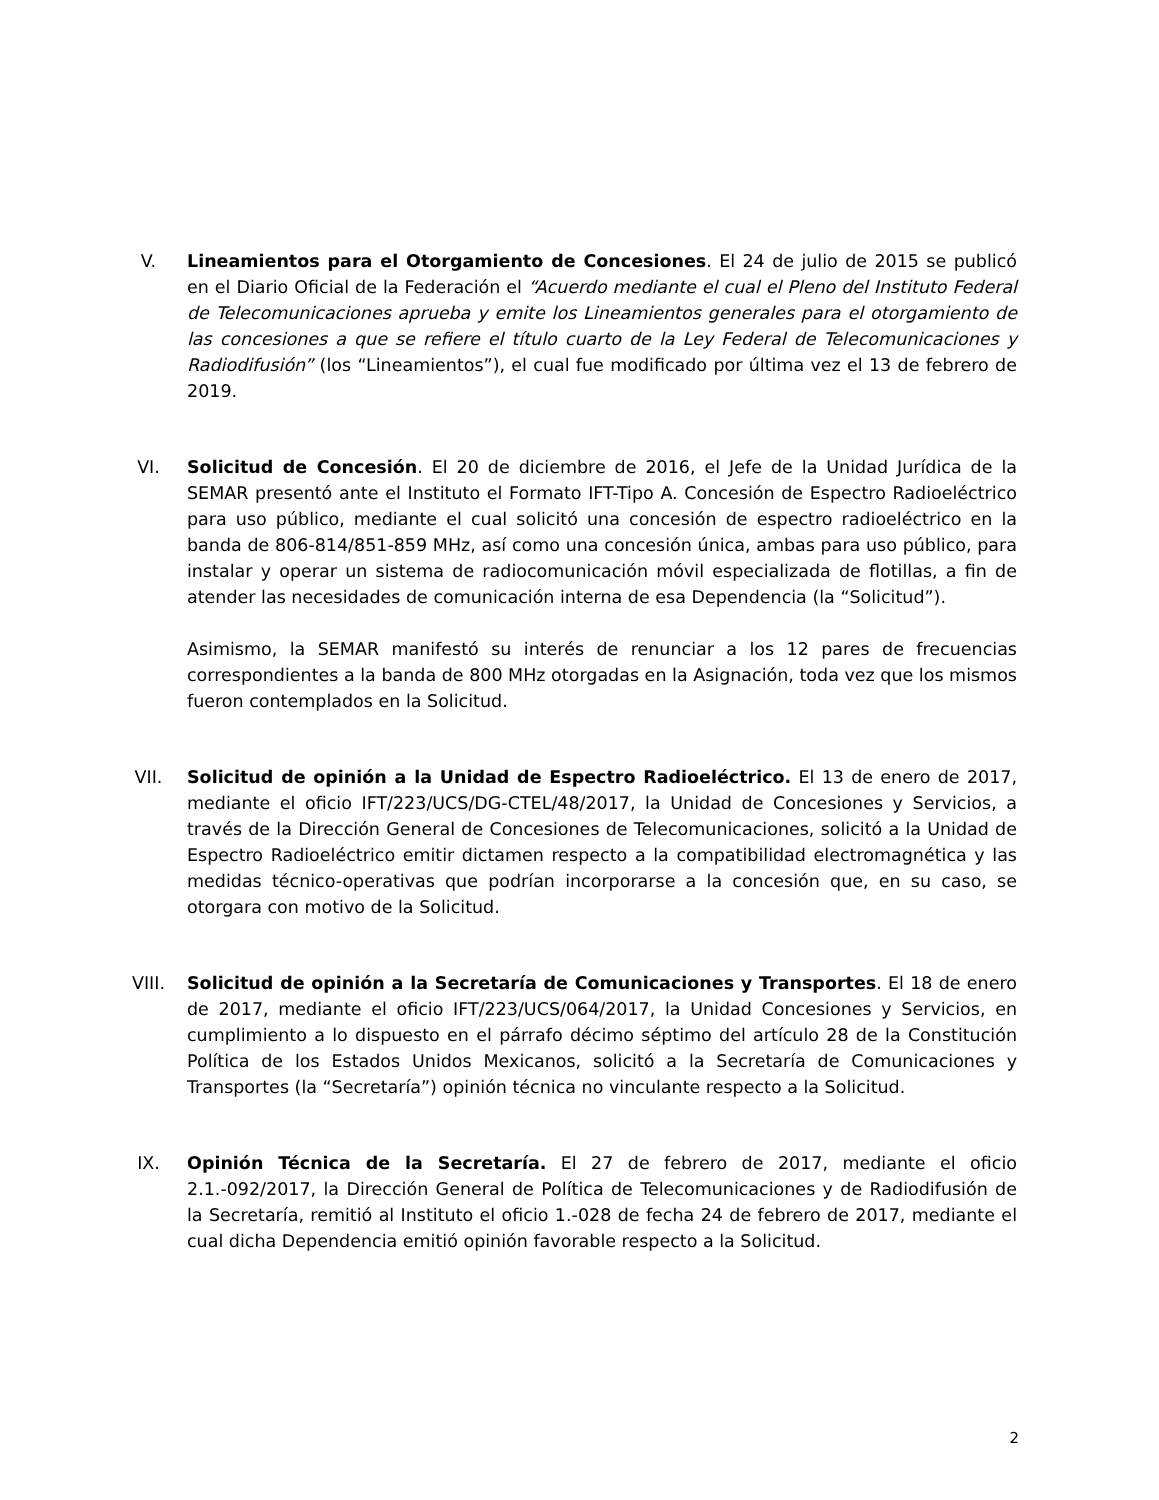V. Lineamientos para el Otorgamiento de Concesiones. El 24 de julio de 2015 se publicó en el Diario Oficial de la Federación el “Acuerdo mediante el cual el Pleno del Instituto Federal de Telecomunicaciones aprueba y emite los Lineamientos generales para el otorgamiento de las concesiones a que se refiere el título cuarto de la Ley Federal de Telecomunicaciones y Radiodifusión” (los “Lineamientos”), el cual fue modificado por última vez el 13 de febrero de 2019.
VI. Solicitud de Concesión. El 20 de diciembre de 2016, el Jefe de la Unidad Jurídica de la SEMAR presentó ante el Instituto el Formato IFT-Tipo A. Concesión de Espectro Radioeléctrico para uso público, mediante el cual solicitó una concesión de espectro radioeléctrico en la banda de 806-814/851-859 MHz, así como una concesión única, ambas para uso público, para instalar y operar un sistema de radiocomunicación móvil especializada de flotillas, a fin de atender las necesidades de comunicación interna de esa Dependencia (la “Solicitud”).
Asimismo, la SEMAR manifestó su interés de renunciar a los 12 pares de frecuencias correspondientes a la banda de 800 MHz otorgadas en la Asignación, toda vez que los mismos fueron contemplados en la Solicitud.
VII. Solicitud de opinión a la Unidad de Espectro Radioeléctrico. El 13 de enero de 2017, mediante el oficio IFT/223/UCS/DG-CTEL/48/2017, la Unidad de Concesiones y Servicios, a través de la Dirección General de Concesiones de Telecomunicaciones, solicitó a la Unidad de Espectro Radioeléctrico emitir dictamen respecto a la compatibilidad electromagnética y las medidas técnico-operativas que podrían incorporarse a la concesión que, en su caso, se otorgara con motivo de la Solicitud.
VIII. Solicitud de opinión a la Secretaría de Comunicaciones y Transportes. El 18 de enero de 2017, mediante el oficio IFT/223/UCS/064/2017, la Unidad Concesiones y Servicios, en cumplimiento a lo dispuesto en el párrafo décimo séptimo del artículo 28 de la Constitución Política de los Estados Unidos Mexicanos, solicitó a la Secretaría de Comunicaciones y Transportes (la “Secretaría”) opinión técnica no vinculante respecto a la Solicitud.
IX. Opinión Técnica de la Secretaría. El 27 de febrero de 2017, mediante el oficio 2.1.-092/2017, la Dirección General de Política de Telecomunicaciones y de Radiodifusión de la Secretaría, remitió al Instituto el oficio 1.-028 de fecha 24 de febrero de 2017, mediante el cual dicha Dependencia emitió opinión favorable respecto a la Solicitud.
2